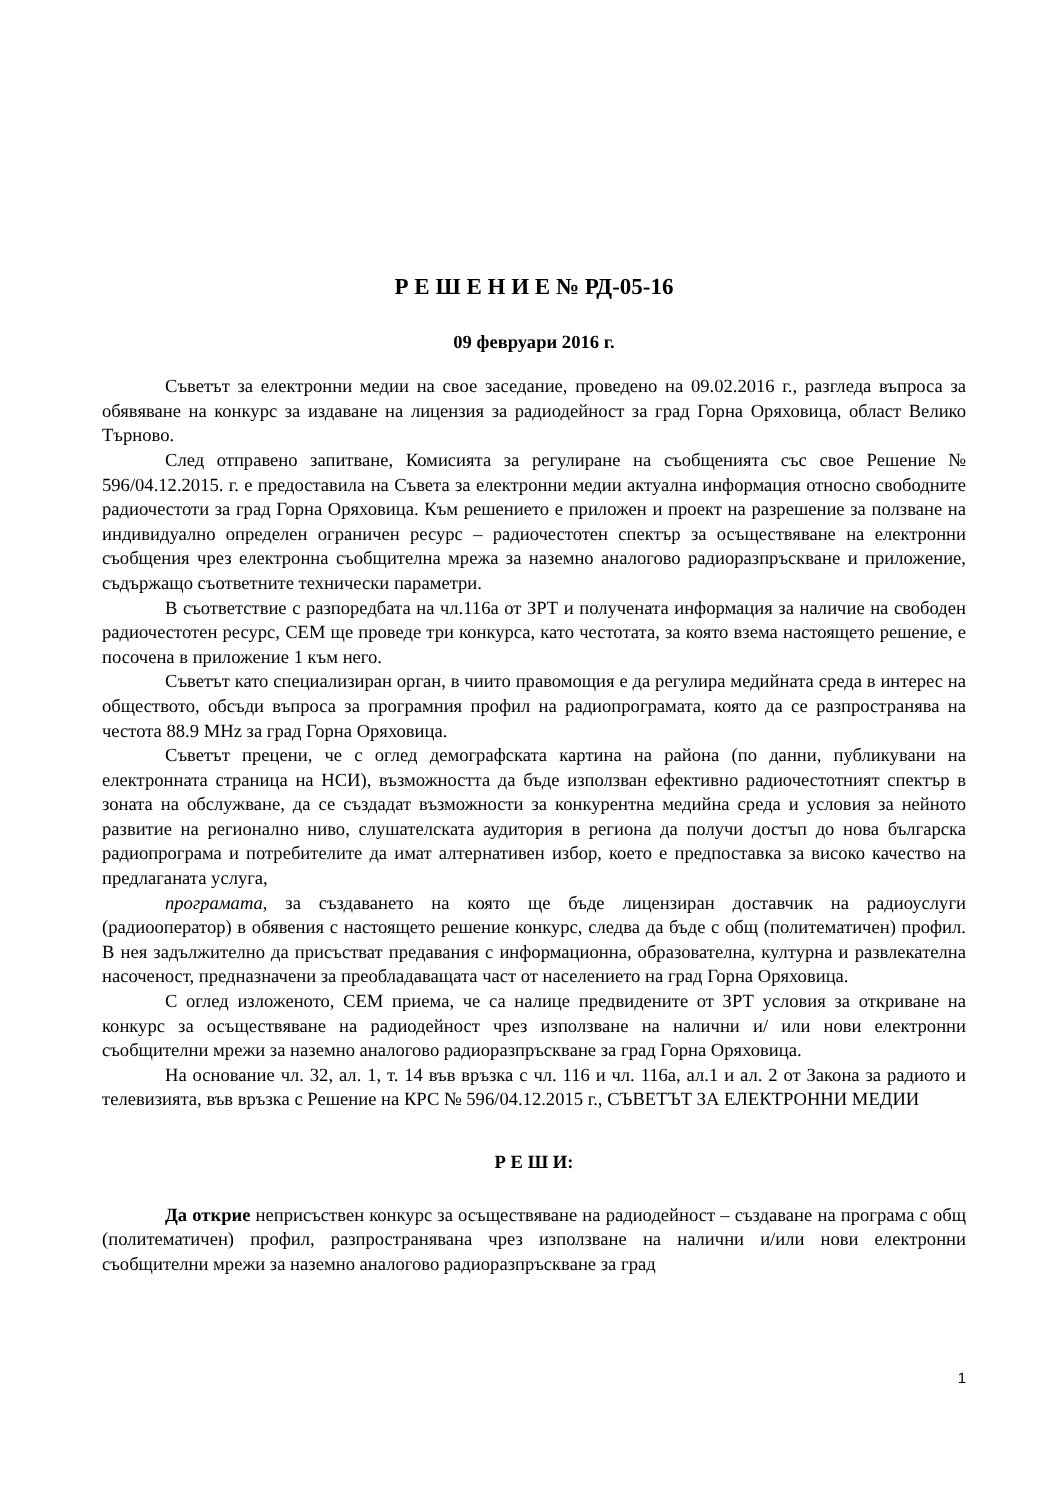Р Е Ш Е Н И Е № РД-05-16
09 февруари 2016 г.
Съветът за електронни медии на свое заседание, проведено на 09.02.2016 г., разгледа въпроса за обявяване на конкурс за издаване на лицензия за радиодейност за град Горна Оряховица, област Велико Търново.
След отправено запитване, Комисията за регулиране на съобщенията със свое Решение № 596/04.12.2015. г. е предоставила на Съвета за електронни медии актуална информация относно свободните радиочестоти за град Горна Оряховица. Към решението е приложен и проект на разрешение за ползване на индивидуално определен ограничен ресурс – радиочестотен спектър за осъществяване на електронни съобщения чрез електронна съобщителна мрежа за наземно аналогово радиоразпръскване и приложение, съдържащо съответните технически параметри.
В съответствие с разпоредбата на чл.116а от ЗРТ и получената информация за наличие на свободен радиочестотен ресурс, СЕМ ще проведе три конкурса, като честотата, за която взема настоящето решение, е посочена в приложение 1 към него.
Съветът като специализиран орган, в чиито правомощия е да регулира медийната среда в интерес на обществото, обсъди въпроса за програмния профил на радиопрограмата, която да се разпространява на честота 88.9 MHz за град Горна Оряховица.
Съветът прецени, че с оглед демографската картина на района (по данни, публикувани на електронната страница на НСИ), възможността да бъде използван ефективно радиочестотният спектър в зоната на обслужване, да се създадат възможности за конкурентна медийна среда и условия за нейното развитие на регионално ниво, слушателската аудитория в региона да получи достъп до нова българска радиопрограма и потребителите да имат алтернативен избор, което е предпоставка за високо качество на предлаганата услуга,
програмата, за създаването на която ще бъде лицензиран доставчик на радиоуслуги (радиооператор) в обявения с настоящето решение конкурс, следва да бъде с общ (политематичен) профил. В нея задължително да присъстват предавания с информационна, образователна, културна и развлекателна насоченост, предназначени за преобладаващата част от населението на град Горна Оряховица.
С оглед изложеното, СЕМ приема, че са налице предвидените от ЗРТ условия за откриване на конкурс за осъществяване на радиодейност чрез използване на налични и/ или нови електронни съобщителни мрежи за наземно аналогово радиоразпръскване за град Горна Оряховица.
На основание чл. 32, ал. 1, т. 14 във връзка с чл. 116 и чл. 116а, ал.1 и ал. 2 от Закона за радиото и телевизията, във връзка с Решение на КРС № 596/04.12.2015 г., СЪВЕТЪТ ЗА ЕЛЕКТРОННИ МЕДИИ
Р Е Ш И:
Да открие неприсъствен конкурс за осъществяване на радиодейност – създаване на програма с общ (политематичен) профил, разпространявана чрез използване на налични и/или нови електронни съобщителни мрежи за наземно аналогово радиоразпръскване за град
1